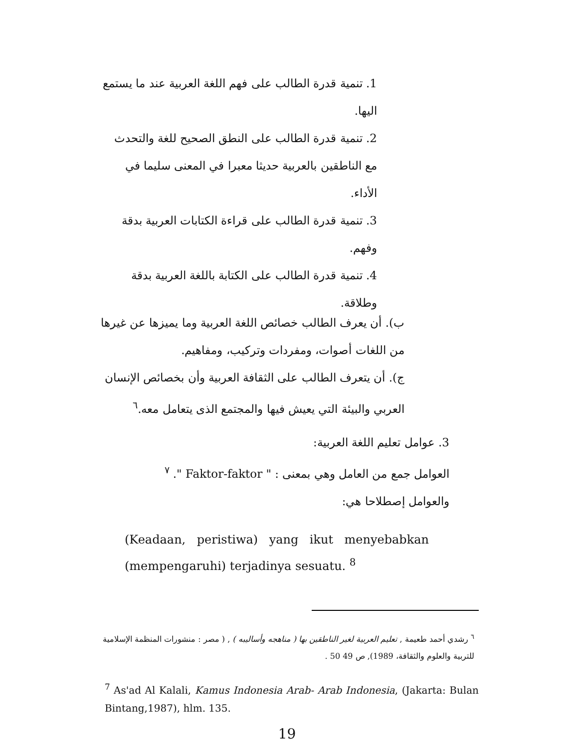1. تنمية قدرة الطالب على فهم اللغة العربية عند ما يستمع
اليها.
2. تنمية قدرة الطالب على النطق الصحيح للغة والتحدث
مع الناطقين بالعربية حديثا معبرا في المعنى سليما في
الأداء.
3. تنمية قدرة الطالب على قراءة الكتابات العربية بدقة
وفهم.
4. تنمية قدرة الطالب على الكتابة باللغة العربية بدقة
وطلاقة.
ب). أن يعرف الطالب خصائص اللغة العربية وما يميزها عن غيرها
من اللغات أصوات، ومفردات وتركيب، ومفاهيم.
ج). أن يتعرف الطالب على الثقافة العربية وأن بخصائص الإنسان
العربي والبيئة التي يعيش فيها والمجتمع الذى يتعامل معه.<sup>٦</sup>
3. عوامل تعليم اللغة العربية:
العوامل جمع من العامل وهي بمعنى : " Faktor-faktor ". <sup>٧</sup>
والعوامل إصطلاحا هي:
(Keadaan, peristiwa) yang ikut menyebabkan (mempengaruhi) terjadinya sesuatu. <sup>8</sup>
<sup>٦</sup> رشدي أحمد طعيمة , تعليم العربية لغير الناطقين بها ( مناهجه وأساليبه ) , ( مصر : منشورات المنظمة الإسلامية للتربية والعلوم والثقافة، 1989), ص 49 50 .
<sup>7</sup> As'ad Al Kalali, Kamus Indonesia Arab- Arab Indonesia, (Jakarta: Bulan Bintang,1987), hlm. 135.
19